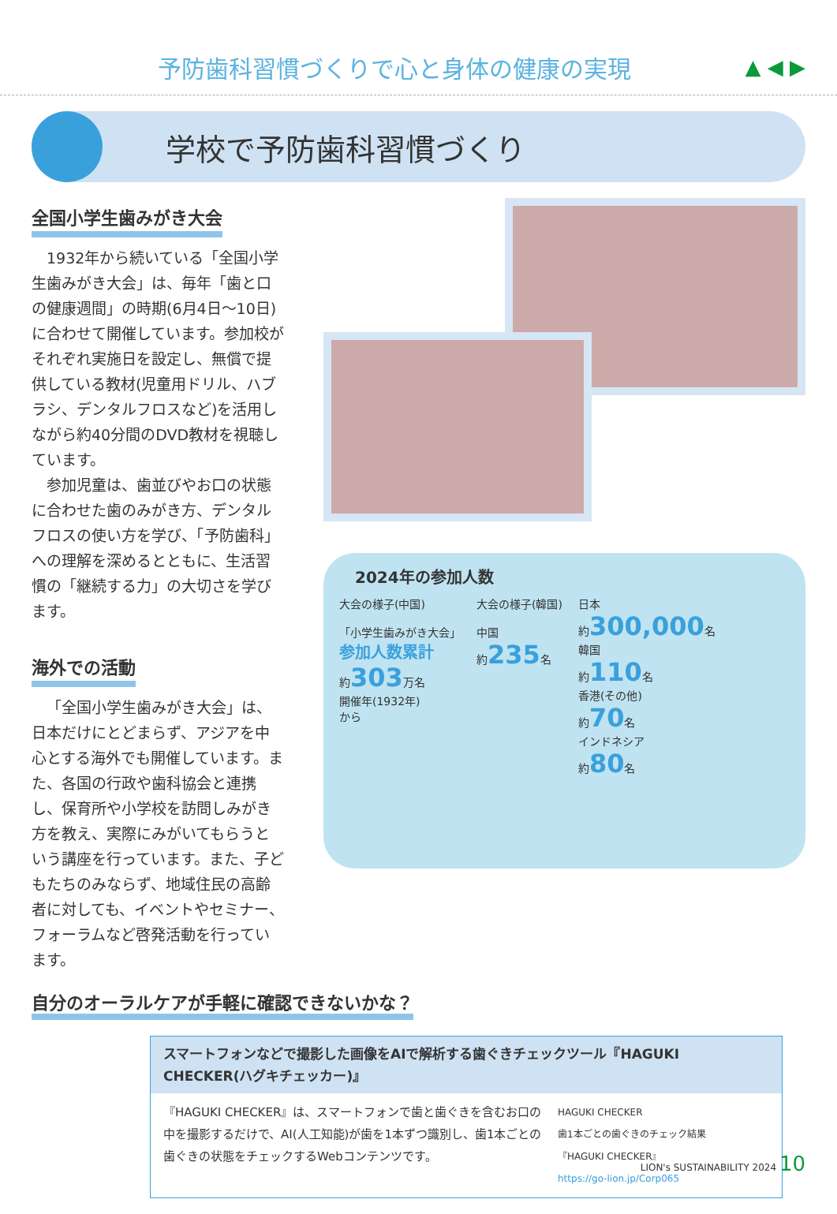予防歯科習慣づくりで心と身体の健康の実現
▲ ◀ ▶
学校で予防歯科習慣づくり
全国小学生歯みがき大会
1932年から続いている「全国小学生歯みがき大会」は、毎年「歯と口の健康週間」の時期(6月4日～10日)に合わせて開催しています。参加校がそれぞれ実施日を設定し、無償で提供している教材(児童用ドリル、ハブラシ、デンタルフロスなど)を活用しながら約40分間のDVD教材を視聴しています。
参加児童は、歯並びやお口の状態に合わせた歯のみがき方、デンタルフロスの使い方を学び、「予防歯科」への理解を深めるとともに、生活習慣の「継続する力」の大切さを学びます。
海外での活動
「全国小学生歯みがき大会」は、日本だけにとどまらず、アジアを中心とする海外でも開催しています。また、各国の行政や歯科協会と連携し、保育所や小学校を訪問しみがき方を教え、実際にみがいてもらうという講座を行っています。また、子どもたちのみならず、地域住民の高齢者に対しても、イベントやセミナー、フォーラムなど啓発活動を行っています。
2024年の参加人数
大会の様子(中国)
「小学生歯みがき大会」
参加人数累計
約303万名
開催年(1932年)
から
大会の様子(韓国)
中国
約235名
日本
約300,000名
韓国
約110名
香港(その他)
約70名
インドネシア
約80名
自分のオーラルケアが手軽に確認できないかな？
スマートフォンなどで撮影した画像をAIで解析する歯ぐきチェックツール『HAGUKI CHECKER(ハグキチェッカー)』
『HAGUKI CHECKER』は、スマートフォンで歯と歯ぐきを含むお口の中を撮影するだけで、AI(人工知能)が歯を1本ずつ識別し、歯1本ごとの歯ぐきの状態をチェックするWebコンテンツです。
HAGUKI CHECKER
歯1本ごとの歯ぐきのチェック結果
『HAGUKI CHECKER』
https://go-lion.jp/Corp065
LION's SUSTAINABILITY 2024 10